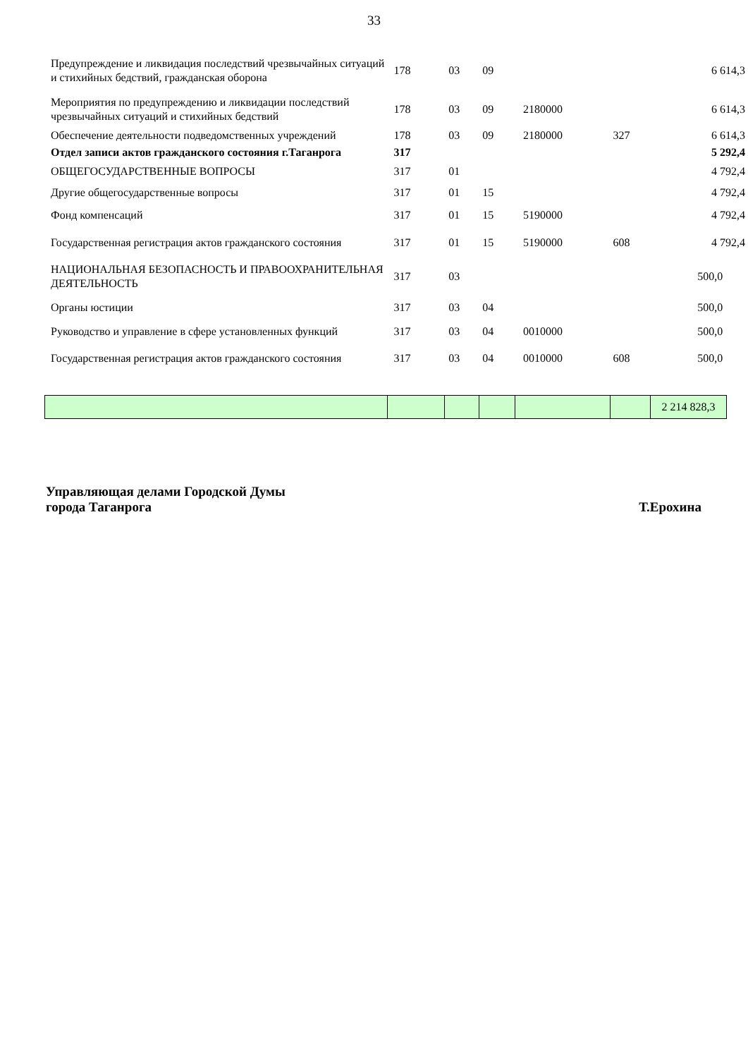33
| Предупреждение и ликвидация последствий чрезвычайных ситуаций и стихийных бедствий, гражданская оборона | 178 | 03 | 09 | | | 6 614,3 |
| Мероприятия по предупреждению и ликвидации последствий чрезвычайных ситуаций и стихийных бедствий | 178 | 03 | 09 | 2180000 | | 6 614,3 |
| Обеспечение деятельности подведомственных учреждений | 178 | 03 | 09 | 2180000 | 327 | 6 614,3 |
| Отдел записи актов гражданского состояния г.Таганрога | 317 | | | | | 5 292,4 |
| ОБЩЕГОСУДАРСТВЕННЫЕ ВОПРОСЫ | 317 | 01 | | | | 4 792,4 |
| Другие общегосударственные вопросы | 317 | 01 | 15 | | | 4 792,4 |
| Фонд компенсаций | 317 | 01 | 15 | 5190000 | | 4 792,4 |
| Государственная регистрация актов гражданского состояния | 317 | 01 | 15 | 5190000 | 608 | 4 792,4 |
| НАЦИОНАЛЬНАЯ БЕЗОПАСНОСТЬ И ПРАВООХРАНИТЕЛЬНАЯ ДЕЯТЕЛЬНОСТЬ | 317 | 03 | | | | 500,0 |
| Органы юстиции | 317 | 03 | 04 | | | 500,0 |
| Руководство и управление в сфере установленных функций | 317 | 03 | 04 | 0010000 | | 500,0 |
| Государственная регистрация актов гражданского состояния | 317 | 03 | 04 | 0010000 | 608 | 500,0 |
| | | | | | | 2 214 828,3 |
Управляющая делами Городской Думы
города Таганрога
Т.Ерохина